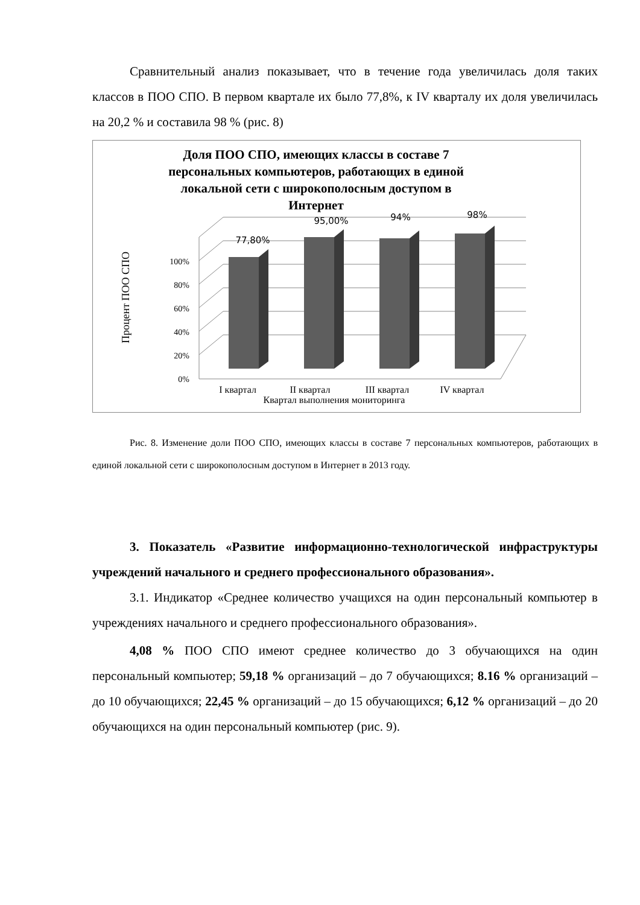Сравнительный анализ показывает, что в течение года увеличилась доля таких классов в ПОО СПО. В первом квартале их было 77,8%, к IV кварталу их доля увеличилась на 20,2 % и составила 98 % (рис. 8)
Доля ПОО СПО, имеющих классы в составе 7
персональных компьютеров, работающих в единой
локальной сети с широкополосным доступом в
Интернет
0%
20%
40%
60%
80%
100%
77,80%
95,00%
94%
98%
I квартал
II квартал
III квартал
IV квартал
Квартал выполнения мониторинга
Процент ПОО СПО
Рис. 8. Изменение доли ПОО СПО, имеющих классы в составе 7 персональных компьютеров, работающих в единой локальной сети с широкополосным доступом в Интернет в 2013 году.
3. Показатель «Развитие информационно-технологической инфраструктуры учреждений начального и среднего профессионального образования».
3.1. Индикатор «Среднее количество учащихся на один персональный компьютер в учреждениях начального и среднего профессионального образования».
4,08 % ПОО СПО имеют среднее количество до 3 обучающихся на один персональный компьютер; 59,18 % организаций – до 7 обучающихся; 8.16 % организаций – до 10 обучающихся; 22,45 % организаций – до 15 обучающихся; 6,12 % организаций – до 20 обучающихся на один персональный компьютер (рис. 9).